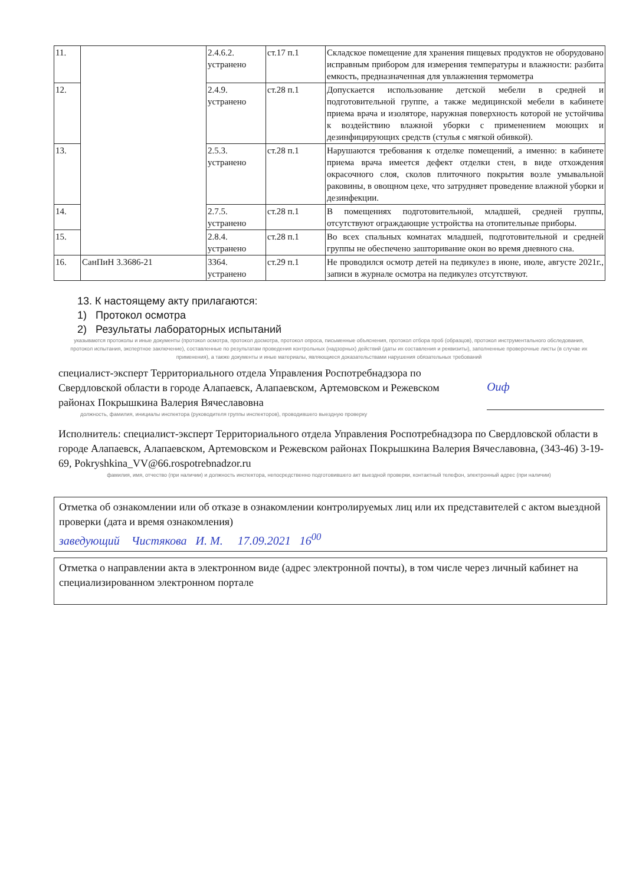| 11. | | 2.4.6.2. устранено | ст.17 п.1 | Складское помещение для хранения пищевых продуктов не оборудовано исправным прибором для измерения температуры и влажности: разбита емкость, предназначенная для увлажнения термометра |
| 12. | | 2.4.9. устранено | ст.28 п.1 | Допускается использование детской мебели в средней и подготовительной группе, а также медицинской мебели в кабинете приема врача и изоляторе, наружная поверхность которой не устойчива к воздействию влажной уборки с применением моющих и дезинфицирующих средств (стулья с мягкой обивкой). |
| 13. | | 2.5.3. устранено | ст.28 п.1 | Нарушаются требования к отделке помещений, а именно: в кабинете приема врача имеется дефект отделки стен, в виде отхождения окрасочного слоя, сколов плиточного покрытия возле умывальной раковины, в овощном цехе, что затрудняет проведение влажной уборки и дезинфекции. |
| 14. | | 2.7.5. устранено | ст.28 п.1 | В помещениях подготовительной, младшей, средней группы, отсутствуют ограждающие устройства на отопительные приборы. |
| 15. | | 2.8.4. устранено | ст.28 п.1 | Во всех спальных комнатах младшей, подготовительной и средней группы не обеспечено зашторивание окон во время дневного сна. |
| 16. | СанПиН 3.3686-21 | 3364. устранено | ст.29 п.1 | Не проводился осмотр детей на педикулез в июне, июле, августе 2021г., записи в журнале осмотра на педикулез отсутствуют. |
13. К настоящему акту прилагаются:
1) Протокол осмотра
2) Результаты лабораторных испытаний
указываются протоколы и иные документы (протокол осмотра, протокол досмотра, протокол опроса, письменные объяснения, протокол отбора проб (образцов), протокол инструментального обследования, протокол испытания, экспертное заключение), составленные по результатам проведения контрольных (надзорных) действий (даты их составления и реквизиты), заполненные проверочные листы (в случае их применения), а также документы и иные материалы, являющиеся доказательствами нарушения обязательных требований
специалист-эксперт Территориального отдела Управления Роспотребнадзора по Свердловской области в городе Алапаевск, Алапаевском, Артемовском и Режевском районах Покрышкина Валерия Вячеславовна
Оиф
должность, фамилия, инициалы инспектора (руководителя группы инспекторов), проводившего выездную проверку
Исполнитель: специалист-эксперт Территориального отдела Управления Роспотребнадзора по Свердловской области в городе Алапаевск, Алапаевском, Артемовском и Режевском районах Покрышкина Валерия Вячеславовна, (343-46) 3-19-69, Pokryshkina_VV@66.rospotrebnadzor.ru
фамилия, имя, отчество (при наличии) и должность инспектора, непосредственно подготовившего акт выездной проверки, контактный телефон, электронный адрес (при наличии)
Отметка об ознакомлении или об отказе в ознакомлении контролируемых лиц или их представителей с актом выездной проверки (дата и время ознакомления)
заведующий Чистякова И. М. 17.09.2021 16<sup>00</sup>
Отметка о направлении акта в электронном виде (адрес электронной почты), в том числе через личный кабинет на специализированном электронном портале